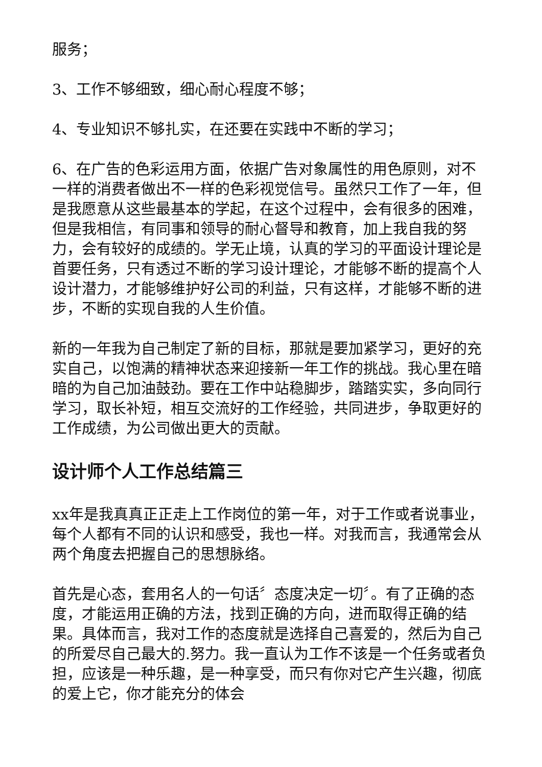服务；
3、工作不够细致，细心耐心程度不够；
4、专业知识不够扎实，在还要在实践中不断的学习；
6、在广告的色彩运用方面，依据广告对象属性的用色原则，对不一样的消费者做出不一样的色彩视觉信号。虽然只工作了一年，但是我愿意从这些最基本的学起，在这个过程中，会有很多的困难，但是我相信，有同事和领导的耐心督导和教育，加上我自我的努力，会有较好的成绩的。学无止境，认真的学习的平面设计理论是首要任务，只有透过不断的学习设计理论，才能够不断的提高个人设计潜力，才能够维护好公司的利益，只有这样，才能够不断的进步，不断的实现自我的人生价值。
新的一年我为自己制定了新的目标，那就是要加紧学习，更好的充实自己，以饱满的精神状态来迎接新一年工作的挑战。我心里在暗暗的为自己加油鼓劲。要在工作中站稳脚步，踏踏实实，多向同行学习，取长补短，相互交流好的工作经验，共同进步，争取更好的工作成绩，为公司做出更大的贡献。
设计师个人工作总结篇三
xx年是我真真正正走上工作岗位的第一年，对于工作或者说事业，每个人都有不同的认识和感受，我也一样。对我而言，我通常会从两个角度去把握自己的思想脉络。
首先是心态，套用名人的一句话〞态度决定一切〞。有了正确的态度，才能运用正确的方法，找到正确的方向，进而取得正确的结果。具体而言，我对工作的态度就是选择自己喜爱的，然后为自己的所爱尽自己最大的.努力。我一直认为工作不该是一个任务或者负担，应该是一种乐趣，是一种享受，而只有你对它产生兴趣，彻底的爱上它，你才能充分的体会